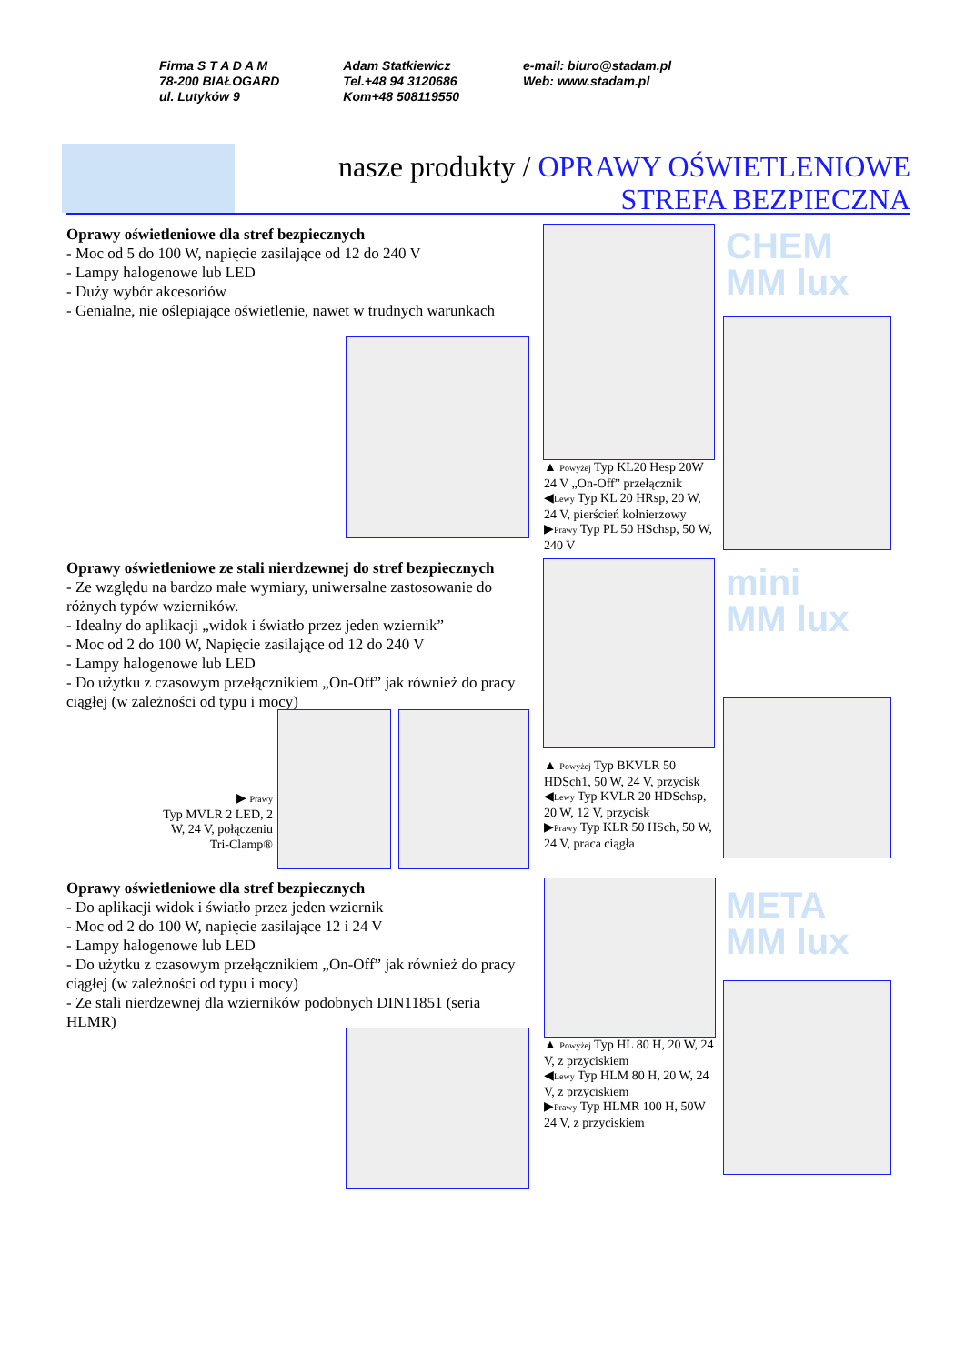Firma S T A D A M
78-200 BIAŁOGARD
ul. Lutyków 9
Adam Statkiewicz
Tel.+48 94 3120686
Kom+48 508119550
e-mail: biuro@stadam.pl
Web: www.stadam.pl
nasze produkty / OPRAWY OŚWIETLENIOWE
STREFA BEZPIECZNA
Oprawy oświetleniowe dla stref bezpiecznych
- Moc od 5 do 100 W, napięcie zasilające od 12 do 240 V
- Lampy halogenowe lub LED
- Duży wybór akcesoriów
- Genialne, nie oślepiające oświetlenie, nawet w trudnych warunkach
CHEM
MM lux
▲ Powyżej Typ KL20 Hesp 20W 24 V „On-Off” przełącznik
◀Lewy Typ KL 20 HRsp, 20 W, 24 V, pierścień kołnierzowy
▶Prawy Typ PL 50 HSchsp, 50 W, 240 V
Oprawy oświetleniowe ze stali nierdzewnej do stref bezpiecznych
- Ze względu na bardzo małe wymiary, uniwersalne zastosowanie do różnych typów wzierników.
- Idealny do aplikacji „widok i światło przez jeden wziernik”
- Moc od 2 do 100 W, Napięcie zasilające od 12 do 240 V
- Lampy halogenowe lub LED
- Do użytku z czasowym przełącznikiem „On-Off” jak również do pracy ciągłej (w zależności od typu i mocy)
▶ Prawy
Typ MVLR 2 LED, 2 W, 24 V, połączeniu Tri-Clamp®
mini
MM lux
▲ Powyżej Typ BKVLR 50 HDSch1, 50 W, 24 V, przycisk
◀Lewy Typ KVLR 20 HDSchsp, 20 W, 12 V, przycisk
▶Prawy Typ KLR 50 HSch, 50 W, 24 V, praca ciągła
Oprawy oświetleniowe dla stref bezpiecznych
- Do aplikacji widok i światło przez jeden wziernik
- Moc od 2 do 100 W, napięcie zasilające 12 i 24 V
- Lampy halogenowe lub LED
- Do użytku z czasowym przełącznikiem „On-Off” jak również do pracy ciągłej (w zależności od typu i mocy)
- Ze stali nierdzewnej dla wzierników podobnych DIN11851 (seria HLMR)
META
MM lux
▲ Powyżej Typ HL 80 H, 20 W, 24 V, z przyciskiem
◀Lewy Typ HLM 80 H, 20 W, 24 V, z przyciskiem
▶Prawy Typ HLMR 100 H, 50W 24 V, z przyciskiem